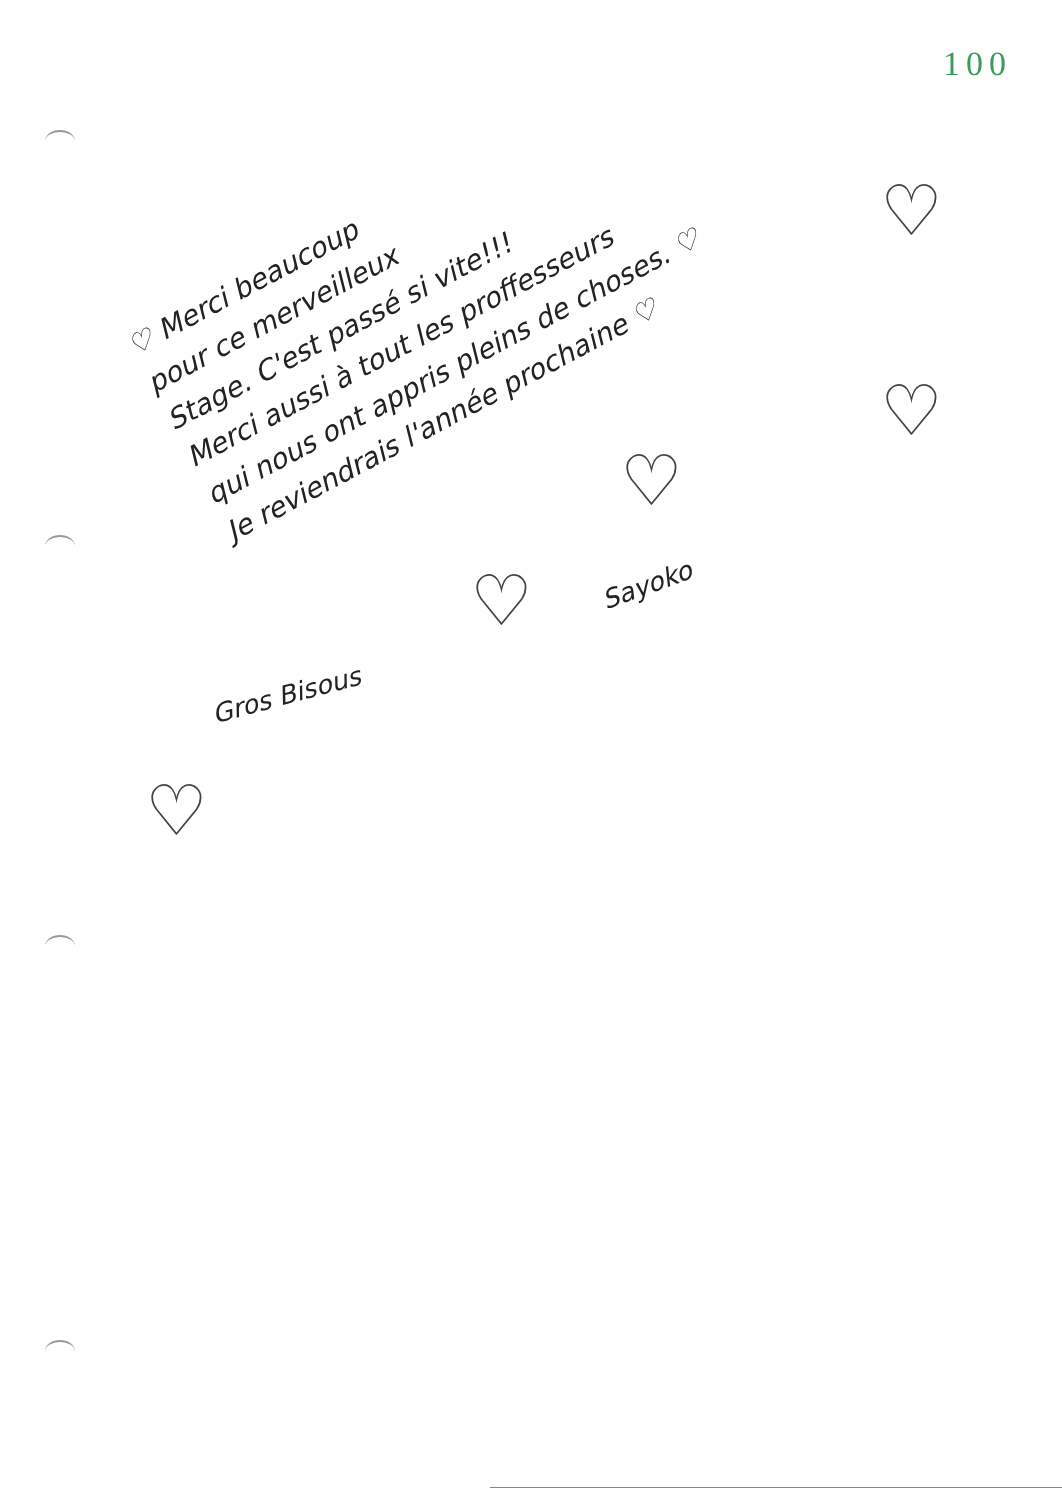100
♡ Merci beaucoup
pour ce merveilleux
Stage. C'est passé si vite!!!
Merci aussi à tout les proffesseurs
qui nous ont appris pleins de choses. ♡
Je reviendrais l'année prochaine ♡
Sayoko
Gros Bisous
♡
♡
♡
♡
♡